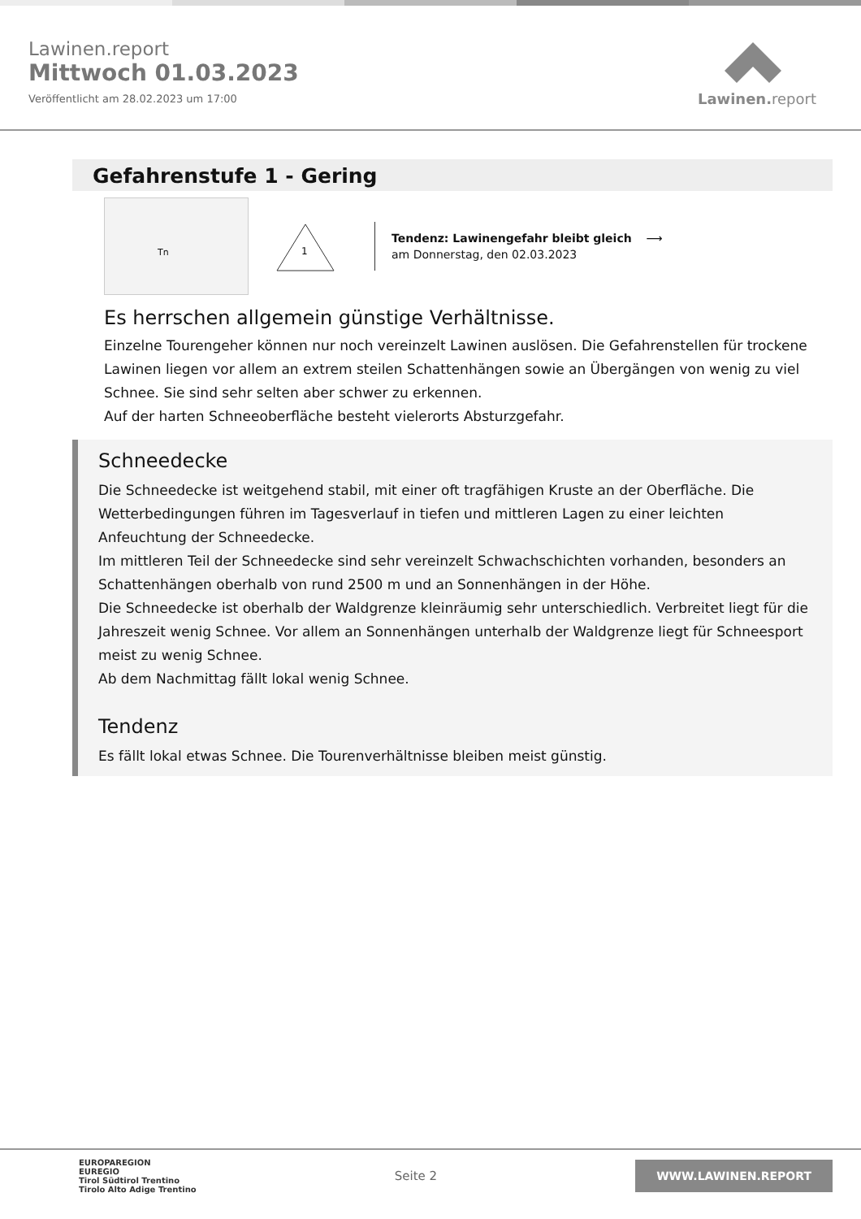Lawinen.report
Mittwoch 01.03.2023
Veröffentlicht am 28.02.2023 um 17:00
Lawinen. report
Gefahrenstufe 1 - Gering
Tn
1
Tendenz: Lawinengefahr bleibt gleich ⟶
am Donnerstag, den 02.03.2023
Es herrschen allgemein günstige Verhältnisse.
Einzelne Tourengeher können nur noch vereinzelt Lawinen auslösen. Die Gefahrenstellen für trockene Lawinen liegen vor allem an extrem steilen Schattenhängen sowie an Übergängen von wenig zu viel Schnee. Sie sind sehr selten aber schwer zu erkennen.
Auf der harten Schneeoberfläche besteht vielerorts Absturzgefahr.
Schneedecke
Die Schneedecke ist weitgehend stabil, mit einer oft tragfähigen Kruste an der Oberfläche. Die Wetterbedingungen führen im Tagesverlauf in tiefen und mittleren Lagen zu einer leichten Anfeuchtung der Schneedecke.
Im mittleren Teil der Schneedecke sind sehr vereinzelt Schwachschichten vorhanden, besonders an Schattenhängen oberhalb von rund 2500 m und an Sonnenhängen in der Höhe.
Die Schneedecke ist oberhalb der Waldgrenze kleinräumig sehr unterschiedlich. Verbreitet liegt für die Jahreszeit wenig Schnee. Vor allem an Sonnenhängen unterhalb der Waldgrenze liegt für Schneesport meist zu wenig Schnee.
Ab dem Nachmittag fällt lokal wenig Schnee.
Tendenz
Es fällt lokal etwas Schnee. Die Tourenverhältnisse bleiben meist günstig.
EUROPAREGION
EUREGIO
Tirol Südtirol Trentino
Tirolo Alto Adige Trentino
Seite 2
WWW.LAWINEN.REPORT